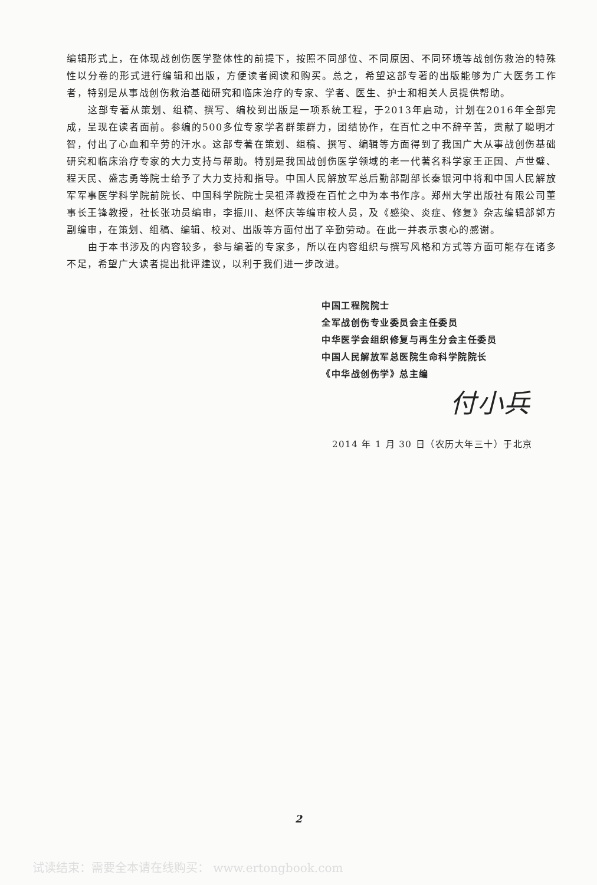编辑形式上，在体现战创伤医学整体性的前提下，按照不同部位、不同原因、不同环境等战创伤救治的特殊性以分卷的形式进行编辑和出版，方便读者阅读和购买。总之，希望这部专著的出版能够为广大医务工作者，特别是从事战创伤救治基础研究和临床治疗的专家、学者、医生、护士和相关人员提供帮助。
这部专著从策划、组稿、撰写、编校到出版是一项系统工程，于2013年启动，计划在2016年全部完成，呈现在读者面前。参编的500多位专家学者群策群力，团结协作，在百忙之中不辞辛苦，贡献了聪明才智，付出了心血和辛劳的汗水。这部专著在策划、组稿、撰写、编辑等方面得到了我国广大从事战创伤基础研究和临床治疗专家的大力支持与帮助。特别是我国战创伤医学领域的老一代著名科学家王正国、卢世璧、程天民、盛志勇等院士给予了大力支持和指导。中国人民解放军总后勤部副部长秦银河中将和中国人民解放军军事医学科学院前院长、中国科学院院士吴祖泽教授在百忙之中为本书作序。郑州大学出版社有限公司董事长王锋教授，社长张功员编审，李振川、赵怀庆等编审校人员，及《感染、炎症、修复》杂志编辑部郭方副编审，在策划、组稿、编辑、校对、出版等方面付出了辛勤劳动。在此一并表示衷心的感谢。
由于本书涉及的内容较多，参与编著的专家多，所以在内容组织与撰写风格和方式等方面可能存在诸多不足，希望广大读者提出批评建议，以利于我们进一步改进。
中国工程院院士
全军战创伤专业委员会主任委员
中华医学会组织修复与再生分会主任委员
中国人民解放军总医院生命科学院院长
《中华战创伤学》总主编
付小兵
2014 年 1 月 30 日（农历大年三十）于北京
2
试读结束：需要全本请在线购买： www.ertongbook.com